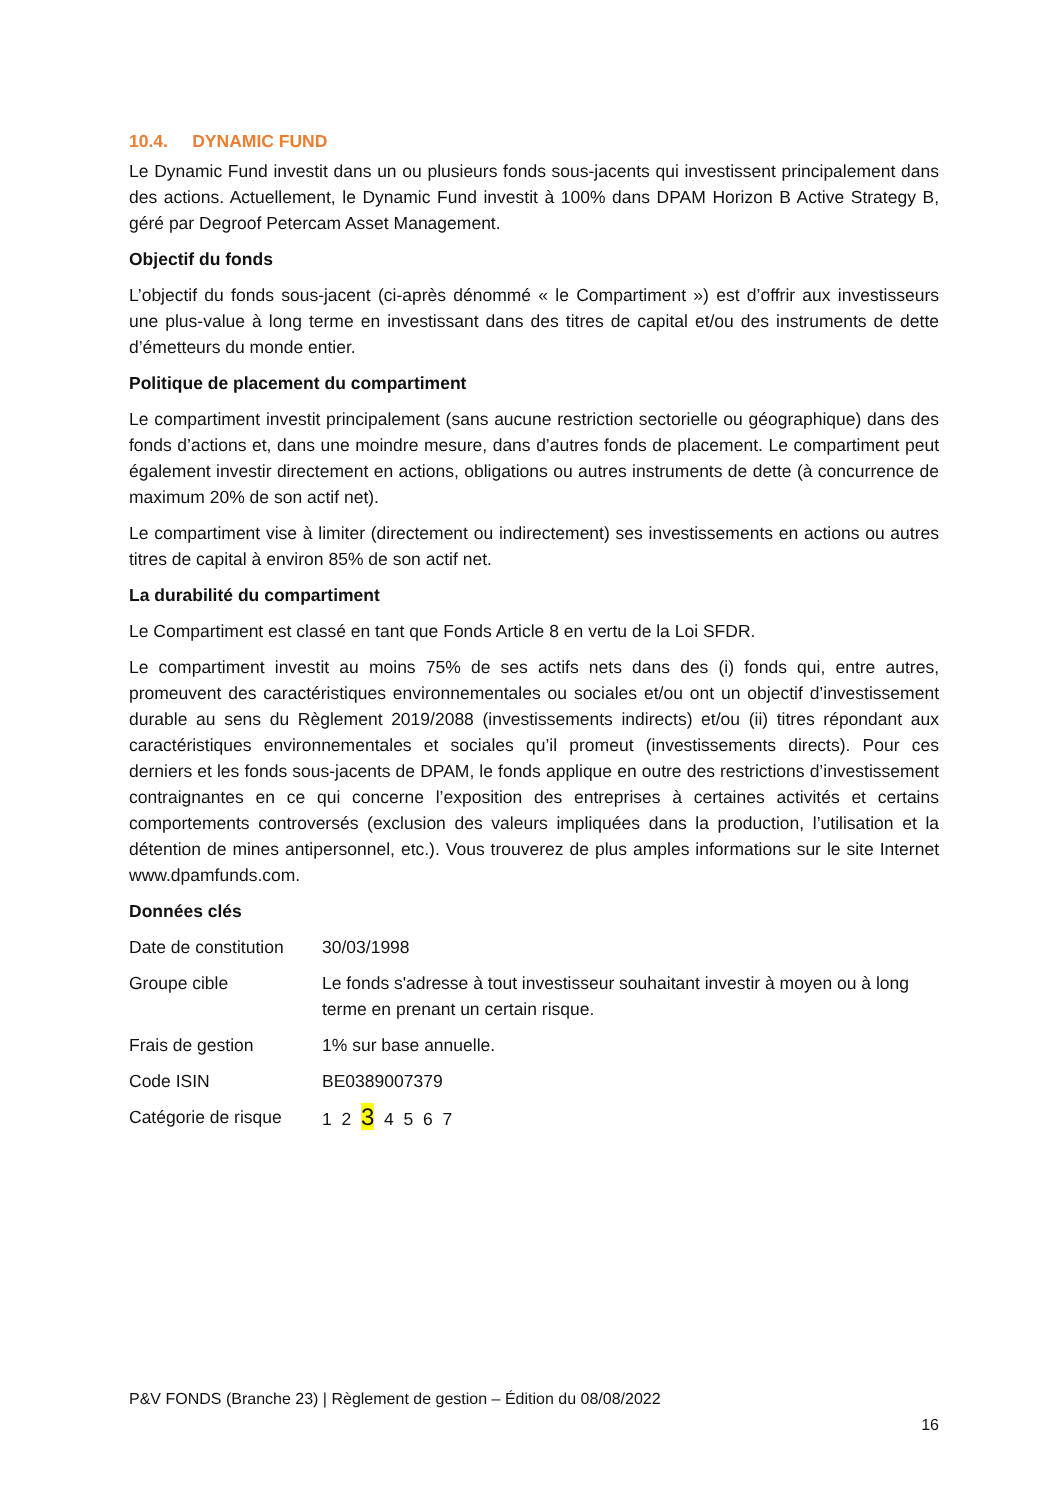10.4. DYNAMIC FUND
Le Dynamic Fund investit dans un ou plusieurs fonds sous-jacents qui investissent principalement dans des actions. Actuellement, le Dynamic Fund investit à 100% dans DPAM Horizon B Active Strategy B, géré par Degroof Petercam Asset Management.
Objectif du fonds
L’objectif du fonds sous-jacent (ci-après dénommé « le Compartiment ») est d’offrir aux investisseurs une plus-value à long terme en investissant dans des titres de capital et/ou des instruments de dette d’émetteurs du monde entier.
Politique de placement du compartiment
Le compartiment investit principalement (sans aucune restriction sectorielle ou géographique) dans des fonds d’actions et, dans une moindre mesure, dans d’autres fonds de placement. Le compartiment peut également investir directement en actions, obligations ou autres instruments de dette (à concurrence de maximum 20% de son actif net).
Le compartiment vise à limiter (directement ou indirectement) ses investissements en actions ou autres titres de capital à environ 85% de son actif net.
La durabilité du compartiment
Le Compartiment est classé en tant que Fonds Article 8 en vertu de la Loi SFDR.
Le compartiment investit au moins 75% de ses actifs nets dans des (i) fonds qui, entre autres, promeuvent des caractéristiques environnementales ou sociales et/ou ont un objectif d’investissement durable au sens du Règlement 2019/2088 (investissements indirects) et/ou (ii) titres répondant aux caractéristiques environnementales et sociales qu’il promeut (investissements directs). Pour ces derniers et les fonds sous-jacents de DPAM, le fonds applique en outre des restrictions d’investissement contraignantes en ce qui concerne l’exposition des entreprises à certaines activités et certains comportements controversés (exclusion des valeurs impliquées dans la production, l’utilisation et la détention de mines antipersonnel, etc.). Vous trouverez de plus amples informations sur le site Internet www.dpamfunds.com.
Données clés
| Date de constitution | 30/03/1998 |
| Groupe cible | Le fonds s'adresse à tout investisseur souhaitant investir à moyen ou à long terme en prenant un certain risque. |
| Frais de gestion | 1% sur base annuelle. |
| Code ISIN | BE0389007379 |
| Catégorie de risque | 1 2 3 4 5 6 7 |
P&V FONDS (Branche 23) | Règlement de gestion – Édition du 08/08/2022
16